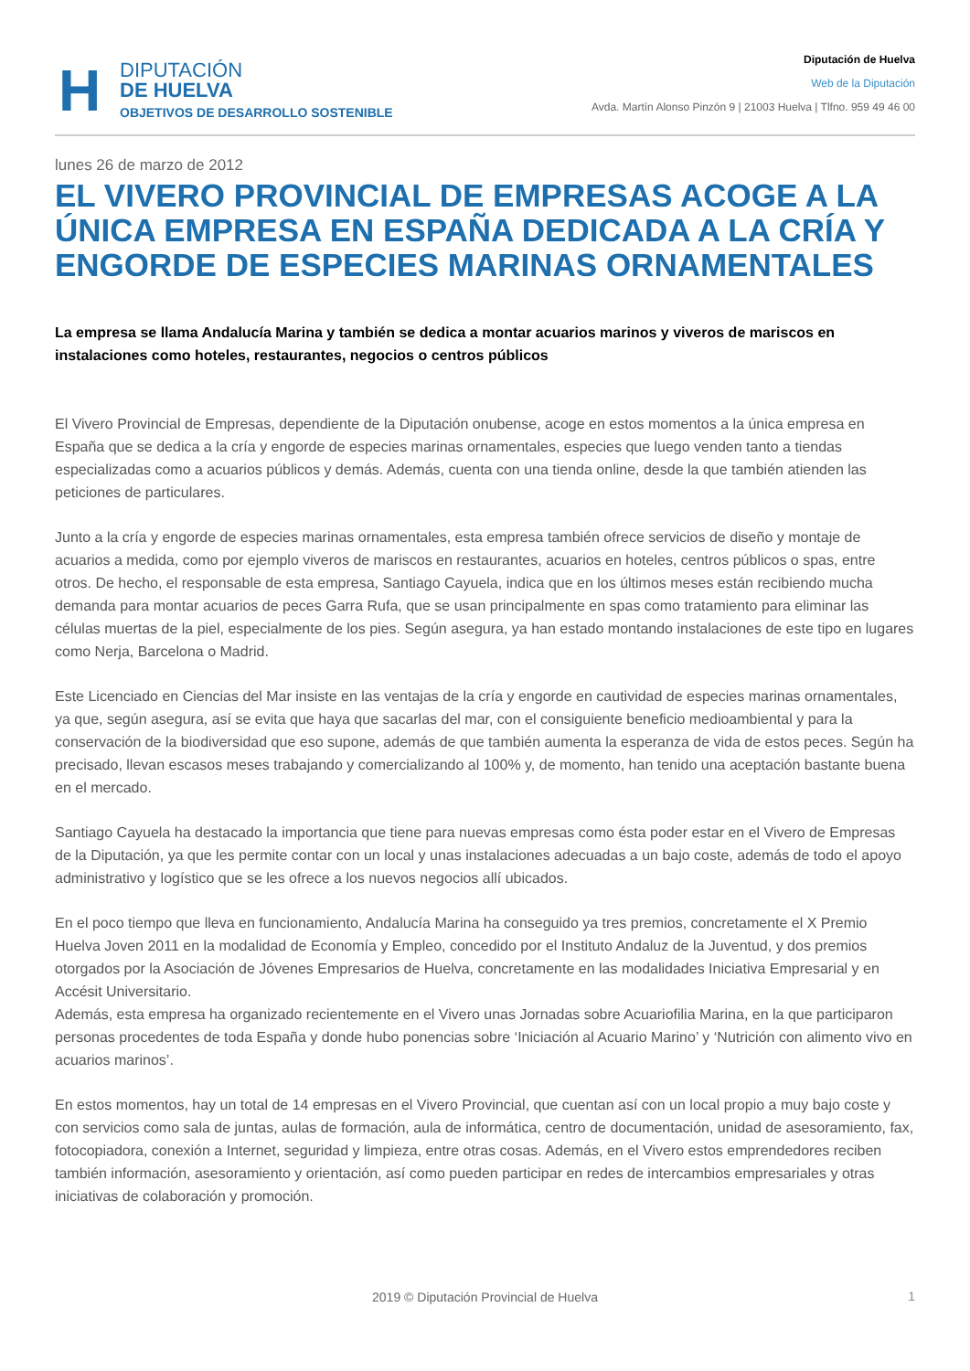H
DIPUTACIÓN
DE HUELVA
OBJETIVOS DE DESARROLLO SOSTENIBLE
Diputación de Huelva
Web de la Diputación
Avda. Martín Alonso Pinzón 9 | 21003 Huelva | Tlfno. 959 49 46 00
lunes 26 de marzo de 2012
EL VIVERO PROVINCIAL DE EMPRESAS ACOGE A LA ÚNICA EMPRESA EN ESPAÑA DEDICADA A LA CRÍA Y ENGORDE DE ESPECIES MARINAS ORNAMENTALES
La empresa se llama Andalucía Marina y también se dedica a montar acuarios marinos y viveros de mariscos en instalaciones como hoteles, restaurantes, negocios o centros públicos
El Vivero Provincial de Empresas, dependiente de la Diputación onubense, acoge en estos momentos a la única empresa en España que se dedica a la cría y engorde de especies marinas ornamentales, especies que luego venden tanto a tiendas especializadas como a acuarios públicos y demás. Además, cuenta con una tienda online, desde la que también atienden las peticiones de particulares.
Junto a la cría y engorde de especies marinas ornamentales, esta empresa también ofrece servicios de diseño y montaje de acuarios a medida, como por ejemplo viveros de mariscos en restaurantes, acuarios en hoteles, centros públicos o spas, entre otros. De hecho, el responsable de esta empresa, Santiago Cayuela, indica que en los últimos meses están recibiendo mucha demanda para montar acuarios de peces Garra Rufa, que se usan principalmente en spas como tratamiento para eliminar las células muertas de la piel, especialmente de los pies. Según asegura, ya han estado montando instalaciones de este tipo en lugares como Nerja, Barcelona o Madrid.
Este Licenciado en Ciencias del Mar insiste en las ventajas de la cría y engorde en cautividad de especies marinas ornamentales, ya que, según asegura, así se evita que haya que sacarlas del mar, con el consiguiente beneficio medioambiental y para la conservación de la biodiversidad que eso supone, además de que también aumenta la esperanza de vida de estos peces. Según ha precisado, llevan escasos meses trabajando y comercializando al 100% y, de momento, han tenido una aceptación bastante buena en el mercado.
Santiago Cayuela ha destacado la importancia que tiene para nuevas empresas como ésta poder estar en el Vivero de Empresas de la Diputación, ya que les permite contar con un local y unas instalaciones adecuadas a un bajo coste, además de todo el apoyo administrativo y logístico que se les ofrece a los nuevos negocios allí ubicados.
En el poco tiempo que lleva en funcionamiento, Andalucía Marina ha conseguido ya tres premios, concretamente el X Premio Huelva Joven 2011 en la modalidad de Economía y Empleo, concedido por el Instituto Andaluz de la Juventud, y dos premios otorgados por la Asociación de Jóvenes Empresarios de Huelva, concretamente en las modalidades Iniciativa Empresarial y en Accésit Universitario.
Además, esta empresa ha organizado recientemente en el Vivero unas Jornadas sobre Acuariofilia Marina, en la que participaron personas procedentes de toda España y donde hubo ponencias sobre ‘Iniciación al Acuario Marino’ y ‘Nutrición con alimento vivo en acuarios marinos’.
En estos momentos, hay un total de 14 empresas en el Vivero Provincial, que cuentan así con un local propio a muy bajo coste y con servicios como sala de juntas, aulas de formación, aula de informática, centro de documentación, unidad de asesoramiento, fax, fotocopiadora, conexión a Internet, seguridad y limpieza, entre otras cosas. Además, en el Vivero estos emprendedores reciben también información, asesoramiento y orientación, así como pueden participar en redes de intercambios empresariales y otras iniciativas de colaboración y promoción.
2019 © Diputación Provincial de Huelva
1